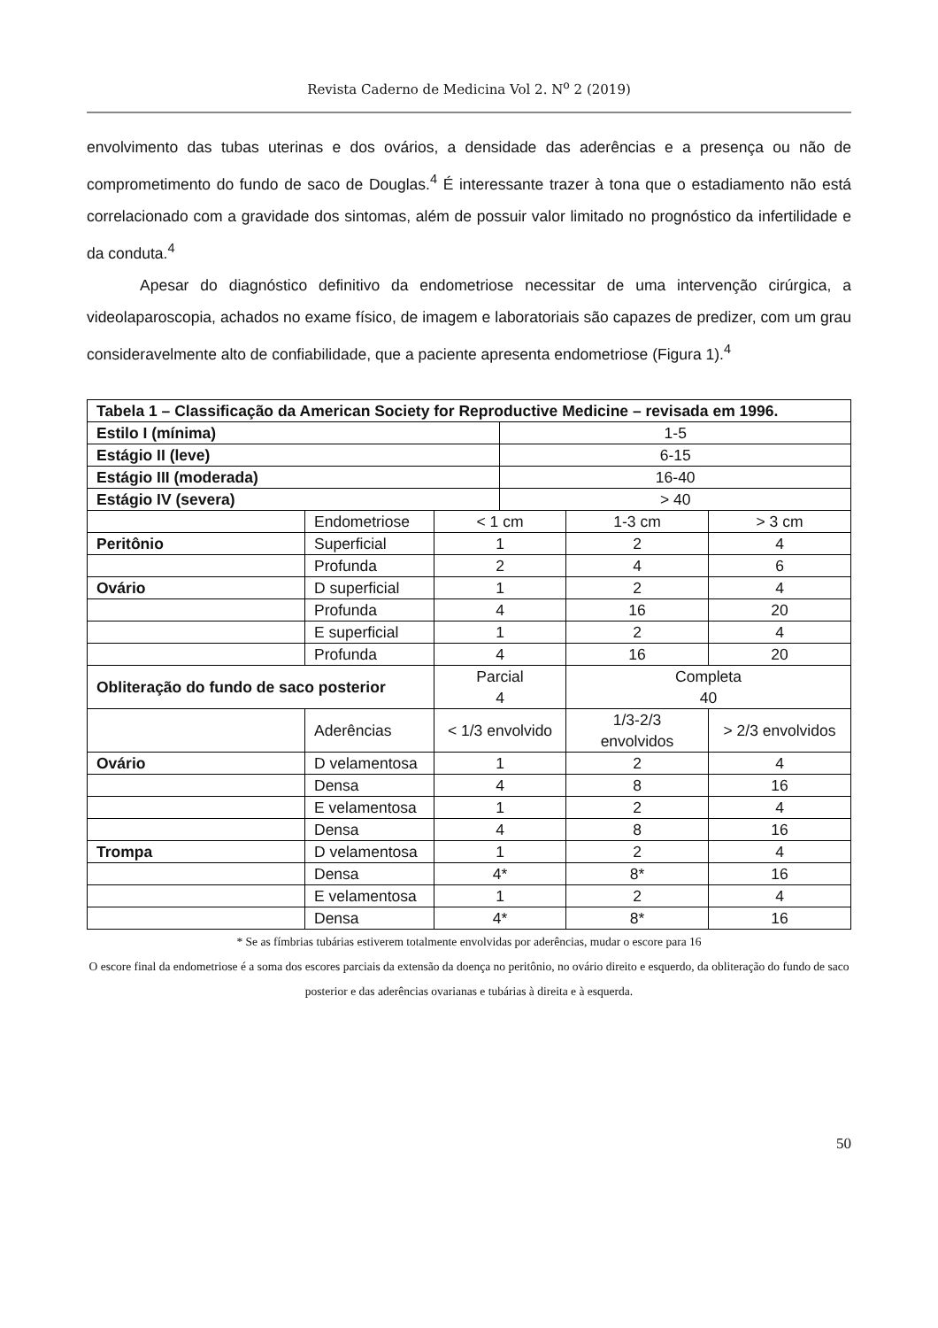Revista Caderno de Medicina Vol 2. N<sup>o</sup> 2 (2019)
envolvimento das tubas uterinas e dos ovários, a densidade das aderências e a presença ou não de comprometimento do fundo de saco de Douglas.<sup>4</sup> É interessante trazer à tona que o estadiamento não está correlacionado com a gravidade dos sintomas, além de possuir valor limitado no prognóstico da infertilidade e da conduta.<sup>4</sup>
Apesar do diagnóstico definitivo da endometriose necessitar de uma intervenção cirúrgica, a videolaparoscopia, achados no exame físico, de imagem e laboratoriais são capazes de predizer, com um grau consideravelmente alto de confiabilidade, que a paciente apresenta endometriose (Figura 1).<sup>4</sup>
| Tabela 1 – Classificação da American Society for Reproductive Medicine – revisada em 1996. | | | | | |
| Estilo I (mínima) | | | 1-5 | | |
| Estágio II (leve) | | | 6-15 | | |
| Estágio III (moderada) | | | 16-40 | | |
| Estágio IV (severa) | | | > 40 | | |
| | Endometriose | < 1 cm | | 1-3 cm | > 3 cm |
| Peritônio | Superficial | 1 | | 2 | 4 |
| | Profunda | 2 | | 4 | 6 |
| Ovário | D superficial | 1 | | 2 | 4 |
| | Profunda | 4 | | 16 | 20 |
| | E superficial | 1 | | 2 | 4 |
| | Profunda | 4 | | 16 | 20 |
| Obliteração do fundo de saco posterior | | Parcial 4 | | Completa 40 | |
| | Aderências | < 1/3 envolvido | | 1/3-2/3 envolvidos | > 2/3 envolvidos |
| Ovário | D velamentosa | 1 | | 2 | 4 |
| | Densa | 4 | | 8 | 16 |
| | E velamentosa | 1 | | 2 | 4 |
| | Densa | 4 | | 8 | 16 |
| Trompa | D velamentosa | 1 | | 2 | 4 |
| | Densa | 4* | | 8* | 16 |
| | E velamentosa | 1 | | 2 | 4 |
| | Densa | 4* | | 8* | 16 |
* Se as fímbrias tubárias estiverem totalmente envolvidas por aderências, mudar o escore para 16
O escore final da endometriose é a soma dos escores parciais da extensão da doença no peritônio, no ovário direito e esquerdo, da obliteração do fundo de saco posterior e das aderências ovarianas e tubárias à direita e à esquerda.
50